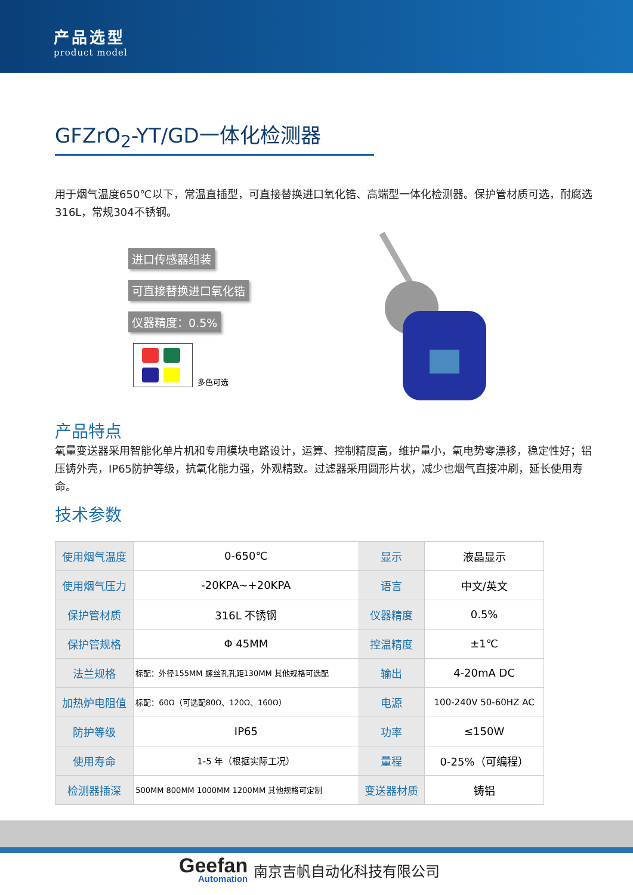产品选型
product model
GFZrO<sub>2</sub>-YT/GD一体化检测器
用于烟气温度650℃以下，常温直插型，可直接替换进口氧化锆、高端型一体化检测器。保护管材质可选，耐腐选316L，常规304不锈钢。
进口传感器组装
可直接替换进口氧化锆
仪器精度：0.5%
多色可选
产品特点
氧量变送器采用智能化单片机和专用模块电路设计，运算、控制精度高，维护量小，氧电势零漂移，稳定性好；铝压铸外壳，IP65防护等级，抗氧化能力强，外观精致。过滤器采用圆形片状，减少也烟气直接冲刷，延长使用寿命。
技术参数
| 使用烟气温度 | 0-650℃ | 显示 | 液晶显示 |
| 使用烟气压力 | -20KPA~+20KPA | 语言 | 中文/英文 |
| 保护管材质 | 316L 不锈钢 | 仪器精度 | 0.5% |
| 保护管规格 | Φ 45MM | 控温精度 | ±1℃ |
| 法兰规格 | 标配：外径155MM 螺丝孔孔距130MM 其他规格可选配 | 输出 | 4-20mA DC |
| 加热炉电阻值 | 标配：60Ω（可选配80Ω、120Ω、160Ω） | 电源 | 100-240V 50-60HZ AC |
| 防护等级 | IP65 | 功率 | ≤150W |
| 使用寿命 | 1-5 年（根据实际工况） | 量程 | 0-25%（可编程） |
| 检测器插深 | 500MM 800MM 1000MM 1200MM 其他规格可定制 | 变送器材质 | 铸铝 |
Geefan
Automation
南京吉帆自动化科技有限公司